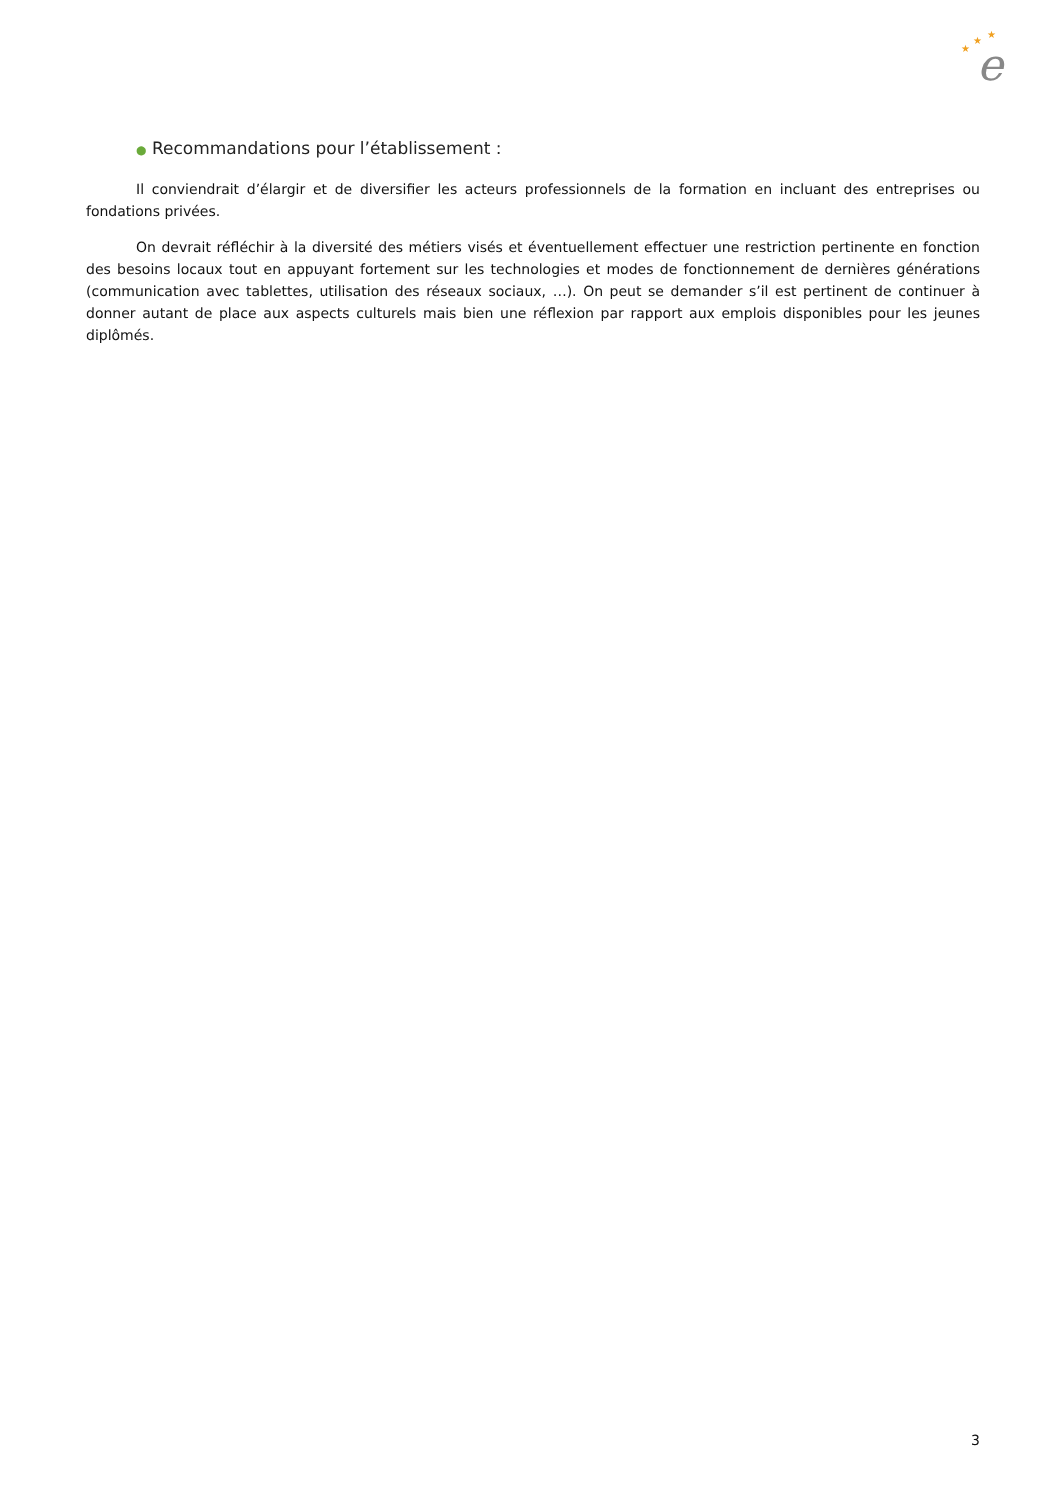e
★
★
★
● Recommandations pour l’établissement :
Il conviendrait d’élargir et de diversifier les acteurs professionnels de la formation en incluant des entreprises ou fondations privées.
On devrait réfléchir à la diversité des métiers visés et éventuellement effectuer une restriction pertinente en fonction des besoins locaux tout en appuyant fortement sur les technologies et modes de fonctionnement de dernières générations (communication avec tablettes, utilisation des réseaux sociaux, …). On peut se demander s’il est pertinent de continuer à donner autant de place aux aspects culturels mais bien une réflexion par rapport aux emplois disponibles pour les jeunes diplômés.
3